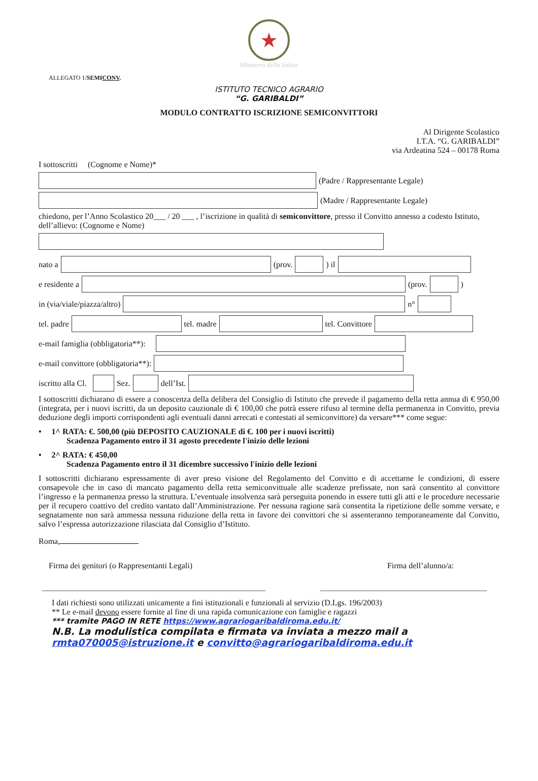★
Ministero della Salute
ALLEGATO 1/SEMICONV.
ISTITUTO TECNICO AGRARIO
“G. GARIBALDI”
MODULO CONTRATTO ISCRIZIONE SEMICONVITTORI
Al Dirigente Scolastico
I.T.A. “G. GARIBALDI”
via Ardeatina 524 – 00178 Roma
I sottoscritti (Cognome e Nome)*
(Padre / Rappresentante Legale)
(Madre / Rappresentante Legale)
chiedono, per l’Anno Scolastico 20___ / 20 ___ , l’iscrizione in qualità di semiconvittore, presso il Convitto annesso a codesto Istituto, dell’allievo: (Cognome e Nome)
nato a (prov. ) il
e residente a (prov. )
in (via/viale/piazza/altro) n°
tel. padre tel. madre tel. Convittore
e-mail famiglia (obbligatoria**):
e-mail convittore (obbligatoria**):
iscritto alla Cl. Sez. dell’Ist.
I sottoscritti dichiarano di essere a conoscenza della delibera del Consiglio di Istituto che prevede il pagamento della retta annua di € 950,00 (integrata, per i nuovi iscritti, da un deposito cauzionale di € 100,00 che potrà essere rifuso al termine della permanenza in Convitto, previa deduzione degli importi corrispondenti agli eventuali danni arrecati e contestati al semiconvittore) da versare*** come segue:
• 1^ RATA: €. 500,00 (più DEPOSITO CAUZIONALE di €. 100 per i nuovi iscritti)
Scadenza Pagamento entro il 31 agosto precedente l'inizio delle lezioni
• 2^ RATA: € 450,00
Scadenza Pagamento entro il 31 dicembre successivo l'inizio delle lezioni
I sottoscritti dichiarano espressamente di aver preso visione del Regolamento del Convitto e di accettarne le condizioni, di essere consapevole che in caso di mancato pagamento della retta semiconvittuale alle scadenze prefissate, non sarà consentito al convittore l’ingresso e la permanenza presso la struttura. L’eventuale insolvenza sarà perseguita ponendo in essere tutti gli atti e le procedure necessarie per il recupero coattivo del credito vantato dall’Amministrazione. Per nessuna ragione sarà consentita la ripetizione delle somme versate, e segnatamente non sarà ammessa nessuna riduzione della retta in favore dei convittori che si assenteranno temporaneamente dal Convitto, salvo l’espressa autorizzazione rilasciata dal Consiglio d’Istituto.
Roma,
Firma dei genitori (o Rappresentanti Legali) Firma dell’alunno/a:
I dati richiesti sono utilizzati unicamente a fini istituzionali e funzionali al servizio (D.Lgs. 196/2003)
** Le e-mail devono essere fornite al fine di una rapida comunicazione con famiglie e ragazzi
*** tramite PAGO IN RETE https://www.agrariogaribaldiroma.edu.it/
N.B. La modulistica compilata e firmata va inviata a mezzo mail a rmta070005@istruzione.it e convitto@agrariogaribaldiroma.edu.it